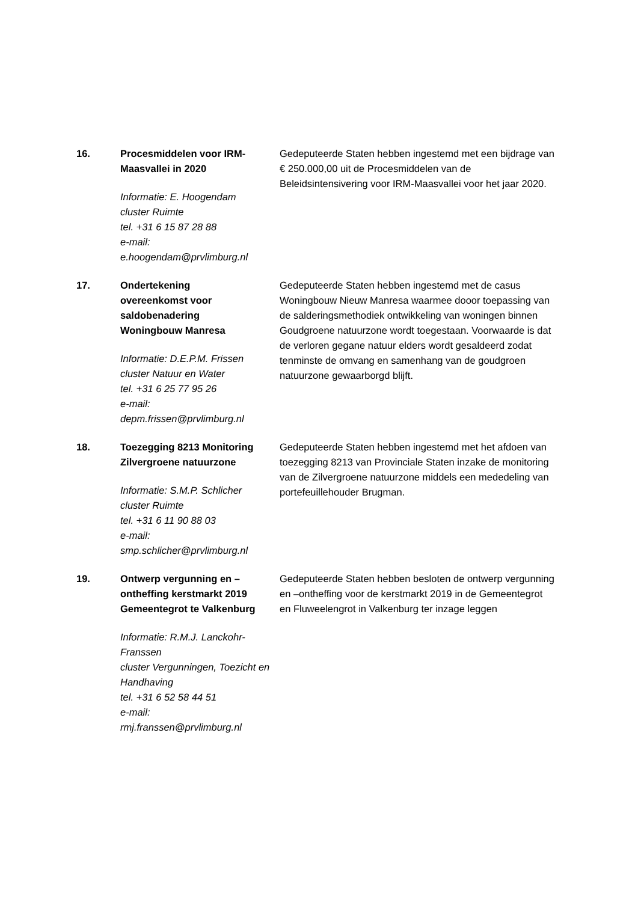16. Procesmiddelen voor IRM-
Maasvallei in 2020
Informatie: E. Hoogendam
cluster Ruimte
tel. +31 6 15 87 28 88
e-mail:
e.hoogendam@prvlimburg.nl
Gedeputeerde Staten hebben ingestemd met een bijdrage van € 250.000,00 uit de Procesmiddelen van de Beleidsintensivering voor IRM-Maasvallei voor het jaar 2020.
17. Ondertekening
overeenkomst voor
saldobenadering
Woningbouw Manresa
Informatie: D.E.P.M. Frissen
cluster Natuur en Water
tel. +31 6 25 77 95 26
e-mail:
depm.frissen@prvlimburg.nl
Gedeputeerde Staten hebben ingestemd met de casus Woningbouw Nieuw Manresa waarmee dooor toepassing van de salderingsmethodiek ontwikkeling van woningen binnen Goudgroene natuurzone wordt toegestaan. Voorwaarde is dat de verloren gegane natuur elders wordt gesaldeerd zodat tenminste de omvang en samenhang van de goudgroen natuurzone gewaarborgd blijft.
18. Toezegging 8213 Monitoring
Zilvergroene natuurzone
Informatie: S.M.P. Schlicher
cluster Ruimte
tel. +31 6 11 90 88 03
e-mail:
smp.schlicher@prvlimburg.nl
Gedeputeerde Staten hebben ingestemd met het afdoen van toezegging 8213 van Provinciale Staten inzake de monitoring van de Zilvergroene natuurzone middels een mededeling van portefeuillehouder Brugman.
19. Ontwerp vergunning en –
ontheffing kerstmarkt 2019
Gemeentegrot te Valkenburg
Informatie: R.M.J. Lanckohr-
Franssen
cluster Vergunningen, Toezicht en
Handhaving
tel. +31 6 52 58 44 51
e-mail:
rmj.franssen@prvlimburg.nl
Gedeputeerde Staten hebben besloten de ontwerp vergunning en –ontheffing voor de kerstmarkt 2019 in de Gemeentegrot en Fluweelengrot in Valkenburg ter inzage leggen